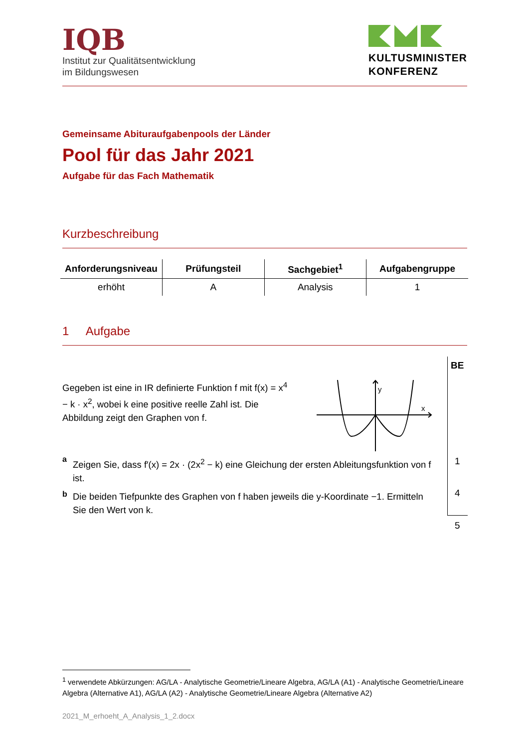IQB
Institut zur Qualitätsentwicklung
im Bildungswesen
KULTUSMINISTER
KONFERENZ
Gemeinsame Abituraufgabenpools der Länder
Pool für das Jahr 2021
Aufgabe für das Fach Mathematik
Kurzbeschreibung
| Anforderungsniveau | Prüfungsteil | Sachgebiet<sup>1</sup> | Aufgabengruppe |
| --- | --- | --- | --- |
| erhöht | A | Analysis | 1 |
1 Aufgabe
BE
Gegeben ist eine in IR definierte Funktion f mit f(x) = x<sup>4</sup> − k · x<sup>2</sup>, wobei k eine positive reelle Zahl ist. Die Abbildung zeigt den Graphen von f.
y
x
a
Zeigen Sie, dass f′(x) = 2x · (2x<sup>2</sup> − k) eine Gleichung der ersten Ableitungsfunktion von f ist.
b
Die beiden Tiefpunkte des Graphen von f haben jeweils die y-Koordinate −1. Ermitteln Sie den Wert von k.
1
4
5
<sup>1</sup> verwendete Abkürzungen: AG/LA - Analytische Geometrie/Lineare Algebra, AG/LA (A1) - Analytische Geometrie/Lineare Algebra (Alternative A1), AG/LA (A2) - Analytische Geometrie/Lineare Algebra (Alternative A2)
2021_M_erhoeht_A_Analysis_1_2.docx